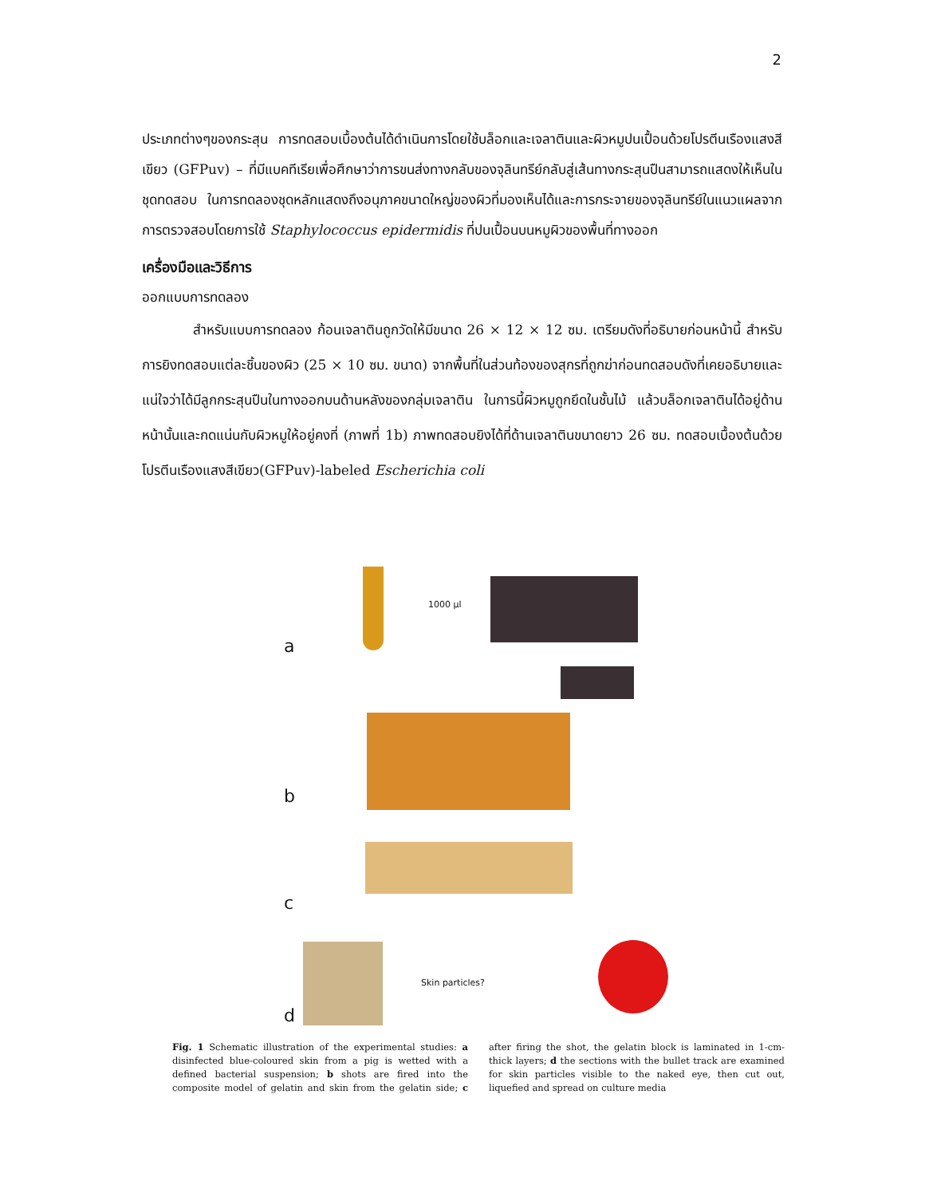2
ประเภทต่างๆของกระสุน การทดสอบเบื้องต้นได้ดำเนินการโดยใช้บล็อกและเจลาตินและผิวหมูปนเปื้อนด้วยโปรตีนเรืองแสงสีเขียว (GFPuv) – ที่มีแบคทีเรียเพื่อศึกษาว่าการขนส่งทางกลับของจุลินทรีย์กลับสู่เส้นทางกระสุนปืนสามารถแสดงให้เห็นในชุดทดสอบ ในการทดลองชุดหลักแสดงถึงอนุภาคขนาดใหญ่ของผิวที่มองเห็นได้และการกระจายของจุลินทรีย์ในแนวแผลจากการตรวจสอบโดยการใช้ Staphylococcus epidermidis ที่ปนเปื้อนบนหมูผิวของพื้นที่ทางออก
เครื่องมือและวิธีการ
ออกแบบการทดลอง
สำหรับแบบการทดลอง ก้อนเจลาตินถูกวัดให้มีขนาด 26 × 12 × 12 ซม. เตรียมดังที่อธิบายก่อนหน้านี้ สำหรับการยิงทดสอบแต่ละชิ้นของผิว (25 × 10 ซม. ขนาด) จากพื้นที่ในส่วนท้องของสุกรที่ถูกฆ่าก่อนทดสอบดังที่เคยอธิบายและแน่ใจว่าได้มีลูกกระสุนปืนในทางออกบนด้านหลังของกลุ่มเจลาติน ในการนี้ผิวหมูถูกยึดในชั้นไม้ แล้วบล็อกเจลาตินได้อยู่ด้านหน้านั้นและกดแน่นกับผิวหมูให้อยู่คงที่ (ภาพที่ 1b) ภาพทดสอบยิงได้ที่ด้านเจลาตินขนาดยาว 26 ซม. ทดสอบเบื้องต้นด้วยโปรตีนเรืองแสงสีเขียว(GFPuv)-labeled Escherichia coli
a
1000 µl
b
c
d
Skin particles?
Fig. 1 Schematic illustration of the experimental studies: a disinfected blue-coloured skin from a pig is wetted with a defined bacterial suspension; b shots are fired into the composite model of gelatin and skin from the gelatin side; c after firing the shot, the gelatin block is laminated in 1-cm-thick layers; d the sections with the bullet track are examined for skin particles visible to the naked eye, then cut out, liquefied and spread on culture media